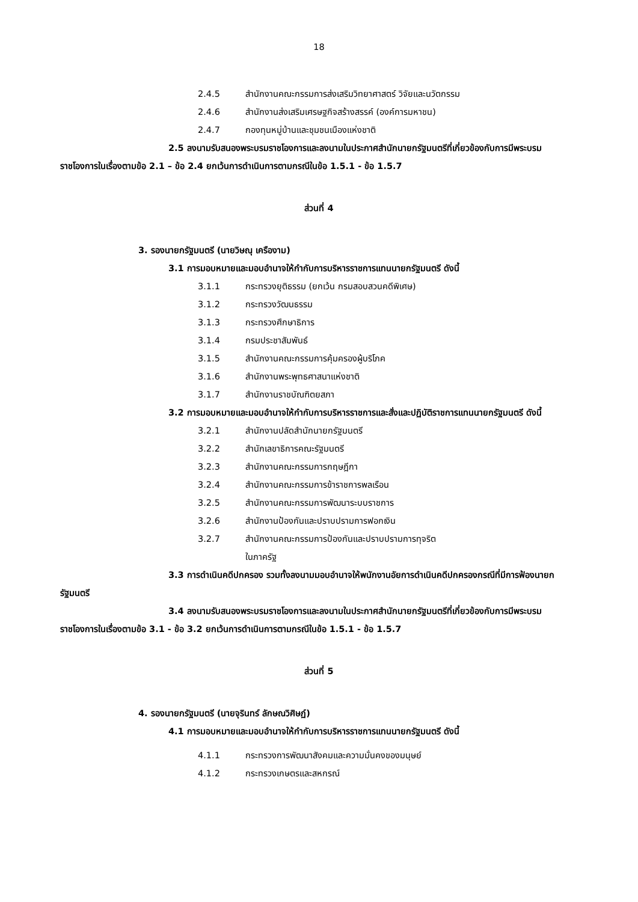18
2.4.5 สำนักงานคณะกรรมการส่งเสริมวิทยาศาสตร์ วิจัยและนวัตกรรม
2.4.6 สำนักงานส่งเสริมเศรษฐกิจสร้างสรรค์ (องค์การมหาชน)
2.4.7 กองทุนหมู่บ้านและชุมชนเมืองแห่งชาติ
2.5 ลงนามรับสนองพระบรมราชโองการและลงนามในประกาศสำนักนายกรัฐมนตรีที่เกี่ยวข้องกับการมีพระบรมราชโองการในเรื่องตามข้อ 2.1 – ข้อ 2.4 ยกเว้นการดำเนินการตามกรณีในข้อ 1.5.1 - ข้อ 1.5.7
ส่วนที่ 4
3. รองนายกรัฐมนตรี (นายวิษณุ เครืองาม)
3.1 การมอบหมายและมอบอำนาจให้กำกับการบริหารราชการแทนนายกรัฐมนตรี ดังนี้
3.1.1 กระทรวงยุติธรรม (ยกเว้น กรมสอบสวนคดีพิเศษ)
3.1.2 กระทรวงวัฒนธรรม
3.1.3 กระทรวงศึกษาธิการ
3.1.4 กรมประชาสัมพันธ์
3.1.5 สำนักงานคณะกรรมการคุ้มครองผู้บริโภค
3.1.6 สำนักงานพระพุทธศาสนาแห่งชาติ
3.1.7 สำนักงานราชบัณฑิตยสภา
3.2 การมอบหมายและมอบอำนาจให้กำกับการบริหารราชการและสั่งและปฏิบัติราชการแทนนายกรัฐมนตรี ดังนี้
3.2.1 สำนักงานปลัดสำนักนายกรัฐมนตรี
3.2.2 สำนักเลขาธิการคณะรัฐมนตรี
3.2.3 สำนักงานคณะกรรมการกฤษฎีกา
3.2.4 สำนักงานคณะกรรมการข้าราชการพลเรือน
3.2.5 สำนักงานคณะกรรมการพัฒนาระบบราชการ
3.2.6 สำนักงานป้องกันและปราบปรามการฟอกเงิน
3.2.7 สำนักงานคณะกรรมการป้องกันและปราบปรามการทุจริต
ในภาครัฐ
3.3 การดำเนินคดีปกครอง รวมทั้งลงนามมอบอำนาจให้พนักงานอัยการดำเนินคดีปกครองกรณีที่มีการฟ้องนายกรัฐมนตรี
3.4 ลงนามรับสนองพระบรมราชโองการและลงนามในประกาศสำนักนายกรัฐมนตรีที่เกี่ยวข้องกับการมีพระบรมราชโองการในเรื่องตามข้อ 3.1 - ข้อ 3.2 ยกเว้นการดำเนินการตามกรณีในข้อ 1.5.1 - ข้อ 1.5.7
ส่วนที่ 5
4. รองนายกรัฐมนตรี (นายจุรินทร์ ลักษณวิศิษฏ์)
4.1 การมอบหมายและมอบอำนาจให้กำกับการบริหารราชการแทนนายกรัฐมนตรี ดังนี้
4.1.1 กระทรวงการพัฒนาสังคมและความมั่นคงของมนุษย์
4.1.2 กระทรวงเกษตรและสหกรณ์